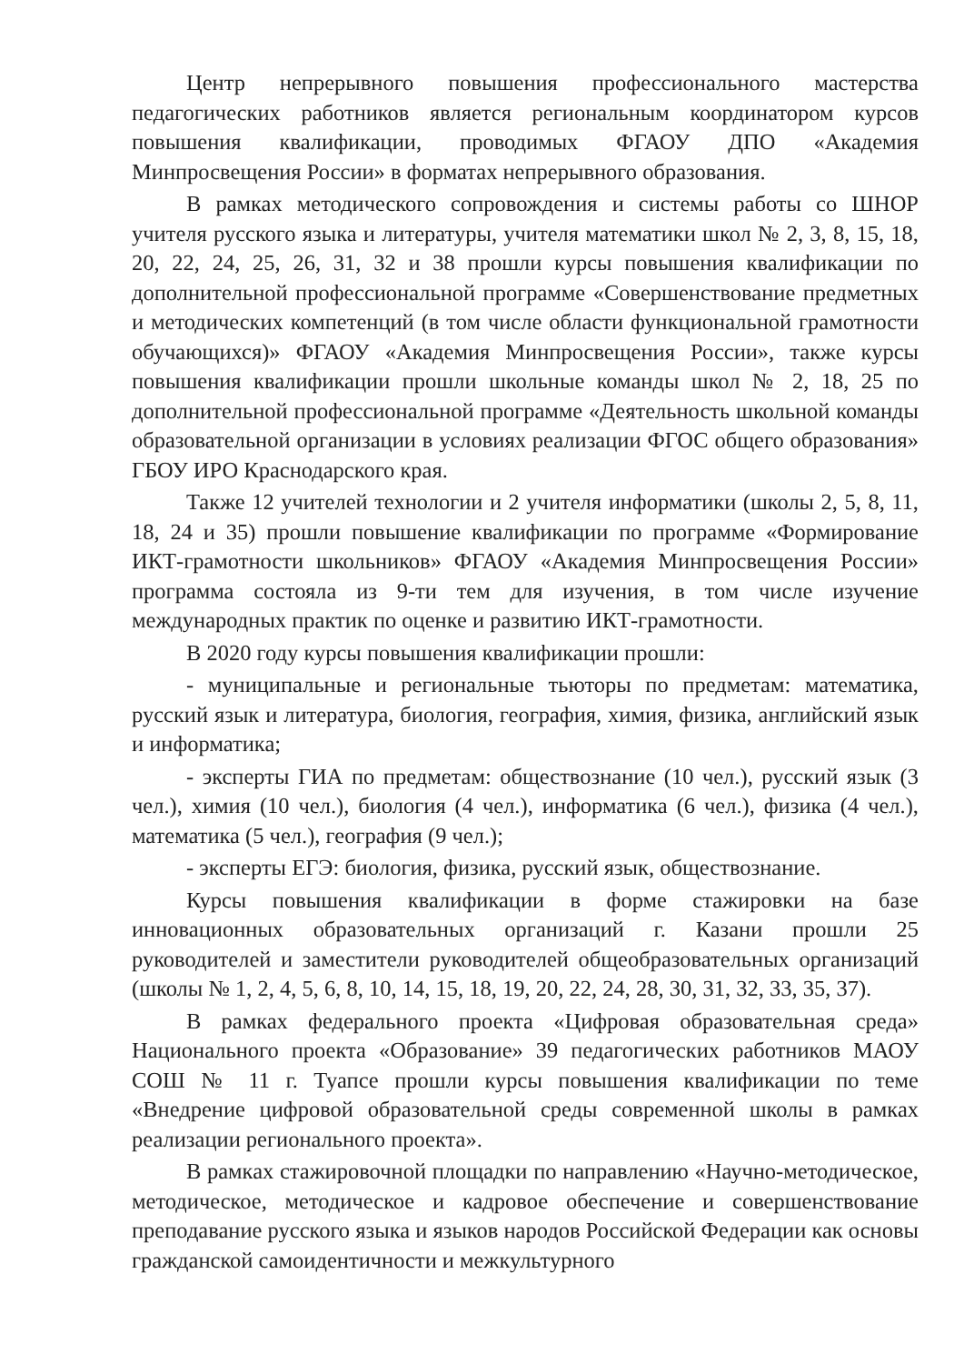Центр непрерывного повышения профессионального мастерства педагогических работников является региональным координатором курсов повышения квалификации, проводимых ФГАОУ ДПО «Академия Минпросвещения России» в форматах непрерывного образования.
В рамках методического сопровождения и системы работы со ШНОР учителя русского языка и литературы, учителя математики школ № 2, 3, 8, 15, 18, 20, 22, 24, 25, 26, 31, 32 и 38 прошли курсы повышения квалификации по дополнительной профессиональной программе «Совершенствование предметных и методических компетенций (в том числе области функциональной грамотности обучающихся)» ФГАОУ «Академия Минпросвещения России», также курсы повышения квалификации прошли школьные команды школ № 2, 18, 25 по дополнительной профессиональной программе «Деятельность школьной команды образовательной организации в условиях реализации ФГОС общего образования» ГБОУ ИРО Краснодарского края.
Также 12 учителей технологии и 2 учителя информатики (школы 2, 5, 8, 11, 18, 24 и 35) прошли повышение квалификации по программе «Формирование ИКТ-грамотности школьников» ФГАОУ «Академия Минпросвещения России» программа состояла из 9-ти тем для изучения, в том числе изучение международных практик по оценке и развитию ИКТ-грамотности.
В 2020 году курсы повышения квалификации прошли:
- муниципальные и региональные тьюторы по предметам: математика, русский язык и литература, биология, география, химия, физика, английский язык и информатика;
- эксперты ГИА по предметам: обществознание (10 чел.), русский язык (3 чел.), химия (10 чел.), биология (4 чел.), информатика (6 чел.), физика (4 чел.), математика (5 чел.), география (9 чел.);
- эксперты ЕГЭ: биология, физика, русский язык, обществознание.
Курсы повышения квалификации в форме стажировки на базе инновационных образовательных организаций г. Казани прошли 25 руководителей и заместители руководителей общеобразовательных организаций (школы № 1, 2, 4, 5, 6, 8, 10, 14, 15, 18, 19, 20, 22, 24, 28, 30, 31, 32, 33, 35, 37).
В рамках федерального проекта «Цифровая образовательная среда» Национального проекта «Образование» 39 педагогических работников МАОУ СОШ № 11 г. Туапсе прошли курсы повышения квалификации по теме «Внедрение цифровой образовательной среды современной школы в рамках реализации регионального проекта».
В рамках стажировочной площадки по направлению «Научно-методическое, методическое, методическое и кадровое обеспечение и совершенствование преподавание русского языка и языков народов Российской Федерации как основы гражданской самоидентичности и межкультурного